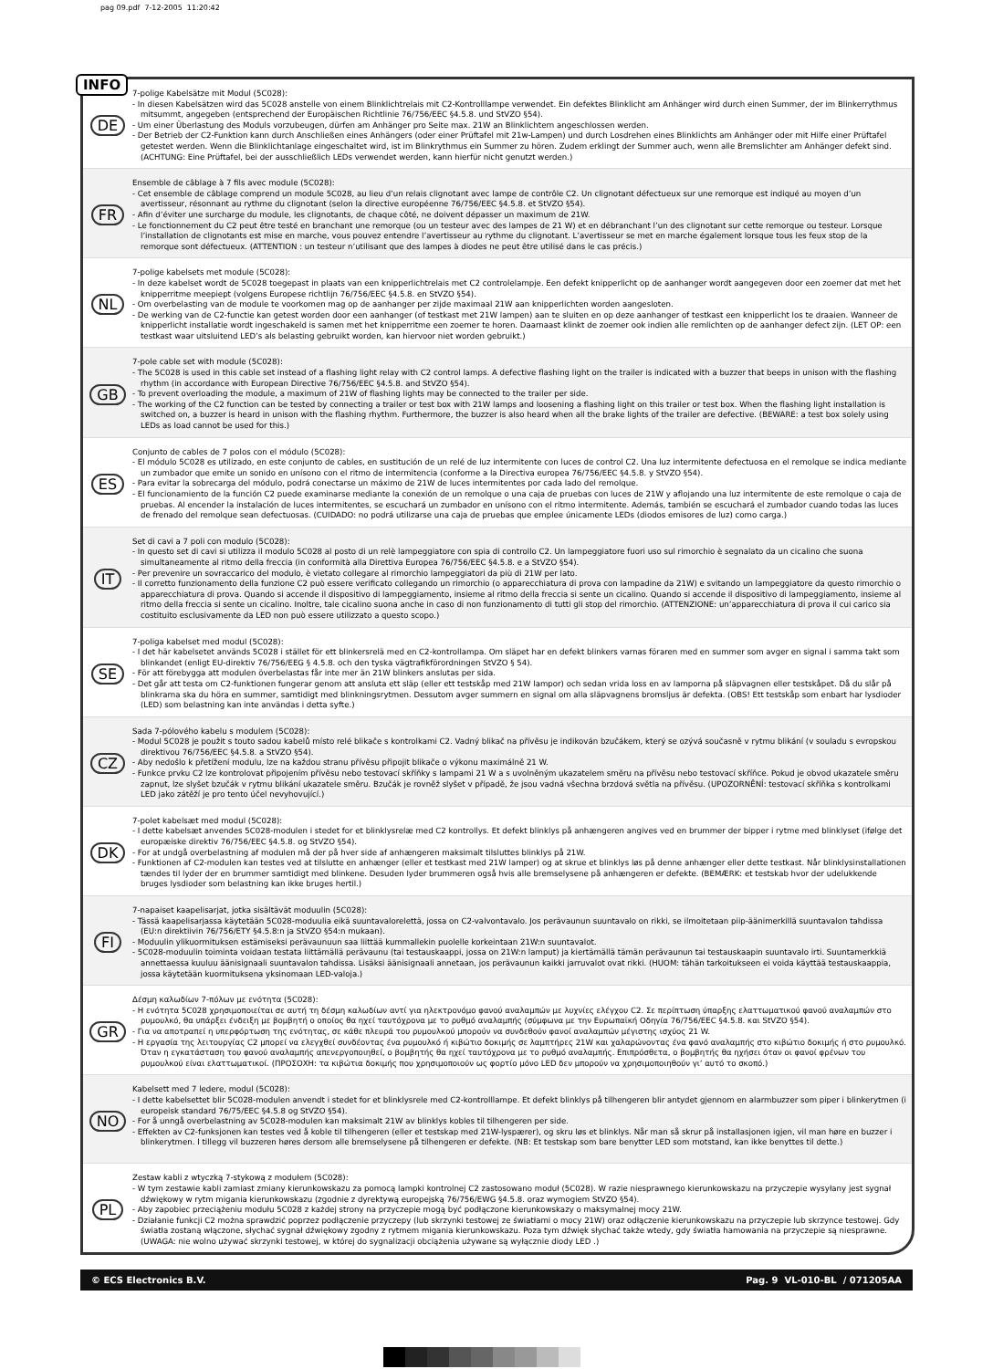pag 09.pdf 7-12-2005 11:20:42
INFO
DE
7-polige Kabelsätze mit Modul (5C028):
- In diesen Kabelsätzen wird das 5C028 anstelle von einem Blinklichtrelais mit C2-Kontrolllampe verwendet. Ein defektes Blinklicht am Anhänger wird durch einen Summer, der im Blinkerrythmus mitsummt, angegeben (entsprechend der Europäischen Richtlinie 76/756/EEC §4.5.8. und StVZO §54).
- Um einer Überlastung des Moduls vorzubeugen, dürfen am Anhänger pro Seite max. 21W an Blinklichtern angeschlossen werden.
- Der Betrieb der C2-Funktion kann durch Anschließen eines Anhängers (oder einer Prüftafel mit 21w-Lampen) und durch Losdrehen eines Blinklichts am Anhänger oder mit Hilfe einer Prüftafel getestet werden. Wenn die Blinklichtanlage eingeschaltet wird, ist im Blinkrythmus ein Summer zu hören. Zudem erklingt der Summer auch, wenn alle Bremslichter am Anhänger defekt sind. (ACHTUNG: Eine Prüftafel, bei der ausschließlich LEDs verwendet werden, kann hierfür nicht genutzt werden.)
FR
Ensemble de câblage à 7 fils avec module (5C028):
- Cet ensemble de câblage comprend un module 5C028, au lieu d’un relais clignotant avec lampe de contrôle C2. Un clignotant défectueux sur une remorque est indiqué au moyen d’un avertisseur, résonnant au rythme du clignotant (selon la directive européenne 76/756/EEC §4.5.8. et StVZO §54).
- Afin d’éviter une surcharge du module, les clignotants, de chaque côté, ne doivent dépasser un maximum de 21W.
- Le fonctionnement du C2 peut être testé en branchant une remorque (ou un testeur avec des lampes de 21 W) et en débranchant l’un des clignotant sur cette remorque ou testeur. Lorsque l’installation de clignotants est mise en marche, vous pouvez entendre l’avertisseur au rythme du clignotant. L’avertisseur se met en marche également lorsque tous les feux stop de la remorque sont défectueux. (ATTENTION : un testeur n’utilisant que des lampes à diodes ne peut être utilisé dans le cas précis.)
NL
7-polige kabelsets met module (5C028):
- In deze kabelset wordt de 5C028 toegepast in plaats van een knipperlichtrelais met C2 controlelampje. Een defekt knipperlicht op de aanhanger wordt aangegeven door een zoemer dat met het knipperritme meepiept (volgens Europese richtlijn 76/756/EEC §4.5.8. en StVZO §54).
- Om overbelasting van de module te voorkomen mag op de aanhanger per zijde maximaal 21W aan knipperlichten worden aangesloten.
- De werking van de C2-functie kan getest worden door een aanhanger (of testkast met 21W lampen) aan te sluiten en op deze aanhanger of testkast een knipperlicht los te draaien. Wanneer de knipperlicht installatie wordt ingeschakeld is samen met het knipperritme een zoemer te horen. Daarnaast klinkt de zoemer ook indien alle remlichten op de aanhanger defect zijn. (LET OP: een testkast waar uitsluitend LED’s als belasting gebruikt worden, kan hiervoor niet worden gebruikt.)
GB
7-pole cable set with module (5C028):
- The 5C028 is used in this cable set instead of a flashing light relay with C2 control lamps. A defective flashing light on the trailer is indicated with a buzzer that beeps in unison with the flashing rhythm (in accordance with European Directive 76/756/EEC §4.5.8. and StVZO §54).
- To prevent overloading the module, a maximum of 21W of flashing lights may be connected to the trailer per side.
- The working of the C2 function can be tested by connecting a trailer or test box with 21W lamps and loosening a flashing light on this trailer or test box. When the flashing light installation is switched on, a buzzer is heard in unison with the flashing rhythm. Furthermore, the buzzer is also heard when all the brake lights of the trailer are defective. (BEWARE: a test box solely using LEDs as load cannot be used for this.)
ES
Conjunto de cables de 7 polos con el módulo (5C028):
- El módulo 5C028 es utilizado, en este conjunto de cables, en sustitución de un relé de luz intermitente con luces de control C2. Una luz intermitente defectuosa en el remolque se indica mediante un zumbador que emite un sonido en unísono con el ritmo de intermitencia (conforme a la Directiva europea 76/756/EEC §4.5.8. y StVZO §54).
- Para evitar la sobrecarga del módulo, podrá conectarse un máximo de 21W de luces intermitentes por cada lado del remolque.
- El funcionamiento de la función C2 puede examinarse mediante la conexión de un remolque o una caja de pruebas con luces de 21W y aflojando una luz intermitente de este remolque o caja de pruebas. Al encender la instalación de luces intermitentes, se escuchará un zumbador en unísono con el ritmo intermitente. Además, también se escuchará el zumbador cuando todas las luces de frenado del remolque sean defectuosas. (CUIDADO: no podrá utilizarse una caja de pruebas que emplee únicamente LEDs (diodos emisores de luz) como carga.)
IT
Set di cavi a 7 poli con modulo (5C028):
- In questo set di cavi si utilizza il modulo 5C028 al posto di un relè lampeggiatore con spia di controllo C2. Un lampeggiatore fuori uso sul rimorchio è segnalato da un cicalino che suona simultaneamente al ritmo della freccia (in conformità alla Direttiva Europea 76/756/EEC §4.5.8. e a StVZO §54).
- Per prevenire un sovraccarico del modulo, è vietato collegare al rimorchio lampeggiatori da più di 21W per lato.
- Il corretto funzionamento della funzione C2 può essere verificato collegando un rimorchio (o apparecchiatura di prova con lampadine da 21W) e svitando un lampeggiatore da questo rimorchio o apparecchiatura di prova. Quando si accende il dispositivo di lampeggiamento, insieme al ritmo della freccia si sente un cicalino. Quando si accende il dispositivo di lampeggiamento, insieme al ritmo della freccia si sente un cicalino. Inoltre, tale cicalino suona anche in caso di non funzionamento di tutti gli stop del rimorchio. (ATTENZIONE: un’apparecchiatura di prova il cui carico sia costituito esclusivamente da LED non può essere utilizzato a questo scopo.)
SE
7-poliga kabelset med modul (5C028):
- I det här kabelsetet används 5C028 i stället för ett blinkersrelä med en C2-kontrollampa. Om släpet har en defekt blinkers varnas föraren med en summer som avger en signal i samma takt som blinkandet (enligt EU-direktiv 76/756/EEG § 4.5.8. och den tyska vägtrafikförordningen StVZO § 54).
- För att förebygga att modulen överbelastas får inte mer än 21W blinkers anslutas per sida.
- Det går att testa om C2-funktionen fungerar genom att ansluta ett släp (eller ett testskåp med 21W lampor) och sedan vrida loss en av lamporna på släpvagnen eller testskåpet. Då du slår på blinkrarna ska du höra en summer, samtidigt med blinkningsrytmen. Dessutom avger summern en signal om alla släpvagnens bromsljus är defekta. (OBS! Ett testskåp som enbart har lysdioder (LED) som belastning kan inte användas i detta syfte.)
CZ
Sada 7-pólového kabelu s modulem (5C028):
- Modul 5C028 je použit s touto sadou kabelů místo relé blikače s kontrolkami C2. Vadný blikač na přívěsu je indikován bzučákem, který se ozývá současně v rytmu blikání (v souladu s evropskou direktivou 76/756/EEC §4.5.8. a StVZO §54).
- Aby nedošlo k přetížení modulu, lze na každou stranu přívěsu připojit blikače o výkonu maximálně 21 W.
- Funkce prvku C2 lze kontrolovat připojením přívěsu nebo testovací skříňky s lampami 21 W a s uvolněným ukazatelem směru na přívěsu nebo testovací skříňce. Pokud je obvod ukazatele směru zapnut, lze slyšet bzučák v rytmu blikání ukazatele směru. Bzučák je rovněž slyšet v případě, že jsou vadná všechna brzdová světla na přívěsu. (UPOZORNĚNÍ: testovací skříňka s kontrolkami LED jako zátěží je pro tento účel nevyhovující.)
DK
7-polet kabelsæt med modul (5C028):
- I dette kabelsæt anvendes 5C028-modulen i stedet for et blinklysrelæ med C2 kontrollys. Et defekt blinklys på anhængeren angives ved en brummer der bipper i rytme med blinklyset (ifølge det europæiske direktiv 76/756/EEC §4.5.8. og StVZO §54).
- For at undgå overbelastning af modulen må der på hver side af anhængeren maksimalt tilsluttes blinklys på 21W.
- Funktionen af C2-modulen kan testes ved at tilslutte en anhænger (eller et testkast med 21W lamper) og at skrue et blinklys løs på denne anhænger eller dette testkast. Når blinklysinstallationen tændes til lyder der en brummer samtidigt med blinkene. Desuden lyder brummeren også hvis alle bremselysene på anhængeren er defekte. (BEMÆRK: et testskab hvor der udelukkende bruges lysdioder som belastning kan ikke bruges hertil.)
FI
7-napaiset kaapelisarjat, jotka sisältävät moduulin (5C028):
- Tässä kaapelisarjassa käytetään 5C028-moduulia eikä suuntavalorelettä, jossa on C2-valvontavalo. Jos perävaunun suuntavalo on rikki, se ilmoitetaan piip-äänimerkillä suuntavalon tahdissa (EU:n direktiivin 76/756/ETY §4.5.8:n ja StVZO §54:n mukaan).
- Moduulin ylikuormituksen estämiseksi perävaunuun saa liittää kummallekin puolelle korkeintaan 21W:n suuntavalot.
- 5C028-moduulin toiminta voidaan testata liittämällä perävaunu (tai testauskaappi, jossa on 21W:n lamput) ja kiertämällä tämän perävaunun tai testauskaapin suuntavalo irti. Suuntamerkkiä annettaessa kuuluu äänisignaali suuntavalon tahdissa. Lisäksi äänisignaali annetaan, jos perävaunun kaikki jarruvalot ovat rikki. (HUOM: tähän tarkoitukseen ei voida käyttää testauskaappia, jossa käytetään kuormituksena yksinomaan LED-valoja.)
GR
Δέσμη καλωδίων 7-πόλων με ενότητα (5C028):
- Η ενότητα 5C028 χρησιμοποιείται σε αυτή τη δέσμη καλωδίων αντί για ηλεκτρονόμο φανού αναλαμπών με λυχνίες ελέγχου C2. Σε περίπτωση ύπαρξης ελαττωματικού φανού αναλαμπών στο ρυμουλκό, θα υπάρξει ένδειξη με βομβητή ο οποίος θα ηχεί ταυτόχρονα με το ρυθμό αναλαμπής (σύμφωνα με την Ευρωπαϊκή Οδηγία 76/756/EEC §4.5.8. και StVZO §54).
- Για να αποτραπεί η υπερφόρτωση της ενότητας, σε κάθε πλευρά του ρυμουλκού μπορούν να συνδεθούν φανοί αναλαμπών μέγιστης ισχύος 21 W.
- Η εργασία της λειτουργίας C2 μπορεί να ελεγχθεί συνδέοντας ένα ρυμουλκό ή κιβώτιο δοκιμής σε λαμπτήρες 21W και χαλαρώνοντας ένα φανό αναλαμπής στο κιβώτιο δοκιμής ή στο ρυμουλκό. Όταν η εγκατάσταση του φανού αναλαμπής απενεργοποιηθεί, ο βομβητής θα ηχεί ταυτόχρονα με το ρυθμό αναλαμπής. Επιπρόσθετα, ο βομβητής θα ηχήσει όταν οι φανοί φρένων του ρυμουλκού είναι ελαττωματικοί. (ΠΡΟΣΟΧΗ: τα κιβώτια δοκιμής που χρησιμοποιούν ως φορτίο μόνο LED δεν μπορούν να χρησιμοποιηθούν γι’ αυτό το σκοπό.)
NO
Kabelsett med 7 ledere, modul (5C028):
- I dette kabelsettet blir 5C028-modulen anvendt i stedet for et blinklysrele med C2-kontrolllampe. Et defekt blinklys på tilhengeren blir antydet gjennom en alarmbuzzer som piper i blinkerytmen (i europeisk standard 76/75/EEC §4.5.8 og StVZO §54).
- For å unngå overbelastning av 5C028-modulen kan maksimalt 21W av blinklys kobles til tilhengeren per side.
- Effekten av C2-funksjonen kan testes ved å koble til tilhengeren (eller et testskap med 21W-lyspærer), og skru løs et blinklys. Når man så skrur på installasjonen igjen, vil man høre en buzzer i blinkerytmen. I tillegg vil buzzeren høres dersom alle bremselysene på tilhengeren er defekte. (NB: Et testskap som bare benytter LED som motstand, kan ikke benyttes til dette.)
PL
Zestaw kabli z wtyczką 7-stykową z modułem (5C028):
- W tym zestawie kabli zamiast zmiany kierunkowskazu za pomocą lampki kontrolnej C2 zastosowano moduł (5C028). W razie niesprawnego kierunkowskazu na przyczepie wysyłany jest sygnał dźwiękowy w rytm migania kierunkowskazu (zgodnie z dyrektywą europejską 76/756/EWG §4.5.8. oraz wymogiem StVZO §54).
- Aby zapobiec przeciążeniu modułu 5C028 z każdej strony na przyczepie mogą być podłączone kierunkowskazy o maksymalnej mocy 21W.
- Działanie funkcji C2 można sprawdzić poprzez podłączenie przyczepy (lub skrzynki testowej ze światłami o mocy 21W) oraz odłączenie kierunkowskazu na przyczepie lub skrzynce testowej. Gdy światła zostaną włączone, słychać sygnał dźwiękowy zgodny z rytmem migania kierunkowskazu. Poza tym dźwięk słychać także wtedy, gdy światła hamowania na przyczepie są niesprawne. (UWAGA: nie wolno używać skrzynki testowej, w której do sygnalizacji obciążenia używane są wyłącznie diody LED .)
© ECS Electronics B.V. Pag. 9 VL-010-BL / 071205AA